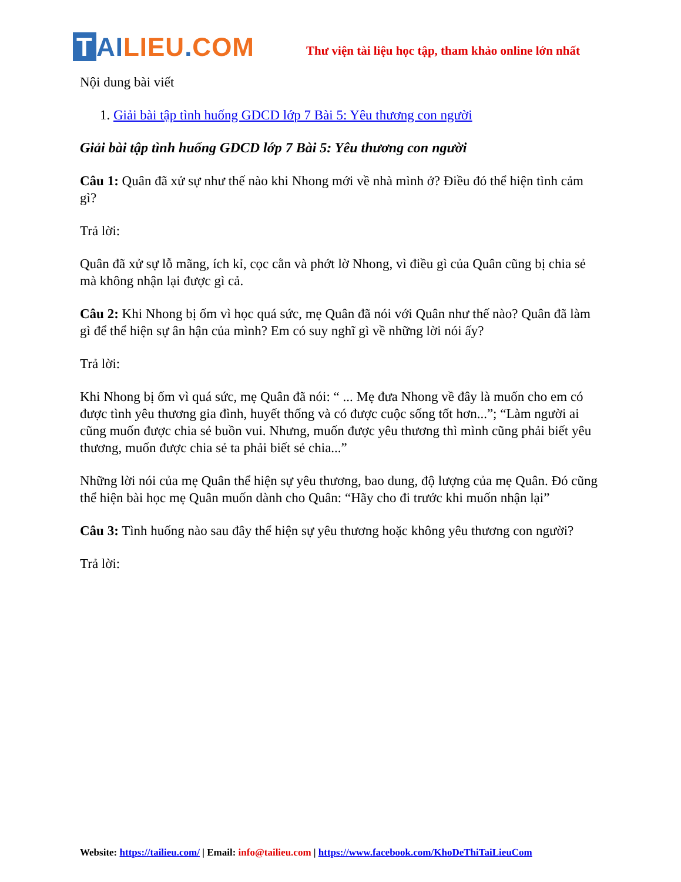T AI LIEU. COM
Thư viện tài liệu học tập, tham khảo online lớn nhất
Nội dung bài viết
1. Giải bài tập tình huống GDCD lớp 7 Bài 5: Yêu thương con người
Giải bài tập tình huống GDCD lớp 7 Bài 5: Yêu thương con người
Câu 1: Quân đã xử sự như thế nào khi Nhong mới về nhà mình ở? Điều đó thể hiện tình cảm gì?
Trả lời:
Quân đã xử sự lỗ mãng, ích kỉ, cọc cằn và phớt lờ Nhong, vì điều gì của Quân cũng bị chia sẻ mà không nhận lại được gì cả.
Câu 2: Khi Nhong bị ốm vì học quá sức, mẹ Quân đã nói với Quân như thế nào? Quân đã làm gì để thể hiện sự ân hận của mình? Em có suy nghĩ gì về những lời nói ấy?
Trả lời:
Khi Nhong bị ốm vì quá sức, mẹ Quân đã nói: “ ... Mẹ đưa Nhong về đây là muốn cho em có được tình yêu thương gia đình, huyết thống và có được cuộc sống tốt hơn...”; “Làm người ai cũng muốn được chia sẻ buồn vui. Nhưng, muốn được yêu thương thì mình cũng phải biết yêu thương, muốn được chia sẻ ta phải biết sẻ chia...”
Những lời nói của mẹ Quân thể hiện sự yêu thương, bao dung, độ lượng của mẹ Quân. Đó cũng thể hiện bài học mẹ Quân muốn dành cho Quân: “Hãy cho đi trước khi muốn nhận lại”
Câu 3: Tình huống nào sau đây thể hiện sự yêu thương hoặc không yêu thương con người?
Trả lời:
Website: https://tailieu.com/ | Email: info@tailieu.com | https://www.facebook.com/KhoDeThiTaiLieuCom